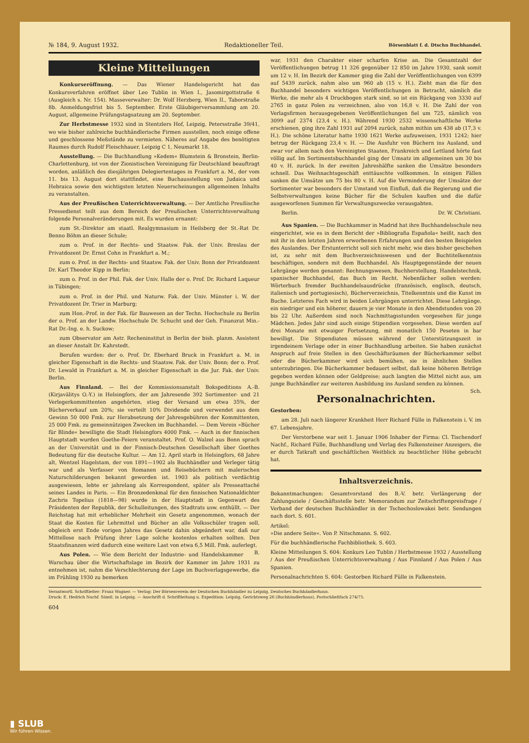№ 184, 9. August 1932. Redaktioneller Teil. Börsenblatt f. d. Dtschn Buchhandel.
Kleine Mitteilungen
Konkurseröffnung. — Das Wiener Handelsgericht hat das Konkursverfahren eröffnet über Leo Tublin in Wien I., Jasomirgottstraße 6 (Ausgleich s. Nr. 154). Masseverwalter: Dr. Wolf Herzberg, Wien II., Taborstraße 8b. Anmeldungsfrist bis 5. September. Erste Gläubigerversammlung am 20. August, allgemeine Prüfungstagsatzung am 20. September.
Zur Herbstmesse 1932 sind in Stentzlers Hof, Leipzig, Petersstraße 39/41, wo wie bisher zahlreiche buchhändlerische Firmen ausstellen, noch einige offene und geschlossene Meßstände zu vermieten. Näheres auf Angabe des benötigten Raumes durch Rudolf Fleischhauer, Leipzig C 1, Neumarkt 18.
Ausstellung. — Die Buchhandlung »Kedem« Blumstein & Bronstein, Berlin-Charlottenburg, ist von der Zionistischen Vereinigung für Deutschland beauftragt worden, anläßlich des diesjährigen Delegiertentages in Frankfurt a. M., der vom 11. bis 13. August dort stattfindet, eine Buchausstellung von Judaica und Hebraica sowie den wichtigsten letzten Neuerscheinungen allgemeinen Inhalts zu veranstalten.
Aus der Preußischen Unterrichtsverwaltung. — Der Amtliche Preußische Pressedienst teilt aus dem Bereich der Preußischen Unterrichtsverwaltung folgende Personalveränderungen mit. Es wurden ernannt:
zum St.-Direktor am staatl. Realgymnasium in Heilsberg der St.-Rat Dr. Benno Böhm an dieser Schule;
zum o. Prof. in der Rechts- und Staatsw. Fak. der Univ. Breslau der Privatdozent Dr. Ernst Cohn in Frankfurt a. M.;
zum o. Prof. in der Rechts- und Staatsw. Fak. der Univ. Bonn der Privatdozent Dr. Karl Theodor Kipp in Berlin;
zum o. Prof. in der Phil. Fak. der Univ. Halle der o. Prof. Dr. Richard Laqueur in Tübingen;
zum o. Prof. in der Phil. und Naturw. Fak. der Univ. Münster i. W. der Privatdozent Dr. Trier in Marburg;
zum Hon.-Prof. in der Fak. für Bauwesen an der Techn. Hochschule zu Berlin der o. Prof. an der Landw. Hochschule Dr. Schucht und der Geh. Finanzrat Min.-Rat Dr.-Ing. e. h. Suckow;
zum Observator am Astr. Recheninstitut in Berlin der bish. planm. Assistent an dieser Anstalt Dr. Kahrstedt.
Berufen wurden: der o. Prof. Dr. Eberhard Bruck in Frankfurt a. M. in gleicher Eigenschaft in die Rechts- und Staatsw. Fak. der Univ. Bonn; der o. Prof. Dr. Lewald in Frankfurt a. M. in gleicher Eigenschaft in die Jur. Fak. der Univ. Berlin.
Aus Finnland. — Bei der Kommissionsanstalt Bokspeditions A.-B. (Kirjavälitys O.-Y.) in Helsingfors, der am Jahresende 392 Sortimenter- und 21 Verlegerkommittenten angehörten, stieg der Versand um etwa 35%, der Bücherverkauf um 20%; sie verteilt 10% Dividende und verwendet aus dem Gewinn 50 000 Fmk. zur Herabsetzung der Jahresgebühren der Kommittenten, 25 000 Fmk. zu gemeinnützigen Zwecken im Buchhandel. — Dem Verein »Bücher für Blinde« bewilligte die Stadt Helsingfors 4000 Fmk. — Auch in der finnischen Hauptstadt wurden Goethe-Feiern veranstaltet. Prof. O. Walzel aus Bonn sprach an der Universität und in der Finnisch-Deutschen Gesellschaft über Goethes Bedeutung für die deutsche Kultur. — Am 12. April starb in Helsingfors, 68 Jahre alt, Wentzel Hagelstam, der von 1891—1902 als Buchhändler und Verleger tätig war und als Verfasser von Romanen und Reisebüchern mit malerischen Naturschilderungen bekannt geworden ist. 1903 als politisch verdächtig ausgewiesen, lebte er jahrelang als Korrespondent, später als Presseattaché seines Landes in Paris. — Ein Bronzedenkmal für den finnischen Nationaldichter Zachris Topelius (1818—98) wurde in der Hauptstadt in Gegenwart des Präsidenten der Republik, der Schulleitungen, des Stadtrats usw. enthüllt. — Der Reichstag hat mit erheblicher Mehrheit ein Gesetz angenommen, wonach der Staat die Kosten für Lehrmittel und Bücher an alle Volksschüler tragen soll, obgleich erst Ende vorigen Jahres das Gesetz dahin abgeändert war, daß nur Mittellose nach Prüfung ihrer Lage solche kostenlos erhalten sollten. Den Staatsfinanzen wird dadurch eine weitere Last von etwa 6,5 Mill. Fmk. auferlegt. B.
Aus Polen. — Wie dem Bericht der Industrie- und Handelskammer Warschau über die Wirtschaftslage im Bezirk der Kammer im Jahre 1931 zu entnehmen ist, nahm die Verschlechterung der Lage im Buchverlagsgewerbe, die im Frühling 1930 zu bemerken
war, 1931 den Charakter einer scharfen Krise an. Die Gesamtzahl der Veröffentlichungen betrug 11 326 gegenüber 12 850 im Jahre 1930, sank somit um 12 v. H. Im Bezirk der Kammer ging die Zahl der Veröffentlichungen von 6399 auf 5439 zurück, nahm also um 960 ab (15 v. H.). Zieht man die für den Buchhandel besonders wichtigen Veröffentlichungen in Betracht, nämlich die Werke, die mehr als 4 Druckbogen stark sind, so ist ein Rückgang von 3330 auf 2765 in ganz Polen zu verzeichnen, also von 16,8 v. H. Die Zahl der von Verlagsfirmen herausgegebenen Veröffentlichungen fiel um 725, nämlich von 3099 auf 2374 (23,4 v. H.). Während 1930 2532 wissenschaftliche Werke erschienen, ging ihre Zahl 1931 auf 2094 zurück, nahm mithin um 438 ab (17,3 v. H.). Die schöne Literatur hatte 1930 1621 Werke aufzuweisen, 1931 1242; hier betrug der Rückgang 23,4 v. H. — Die Ausfuhr von Büchern ins Ausland, und zwar vor allem nach den Vereinigten Staaten, Frankreich und Lettland hörte fast völlig auf. Im Sortimentsbuchhandel ging der Umsatz im allgemeinen um 30 bis 40 v. H. zurück. In der zweiten Jahreshälfte sanken die Umsätze besonders schnell. Das Weihnachtsgeschäft enttäuschte vollkommen. In einigen Fällen sanken die Umsätze um 75 bis 80 v. H. Auf die Verminderung der Umsätze der Sortimenter war besonders der Umstand von Einfluß, daß die Regierung und die Selbstverwaltungen keine Bücher für die Schulen kauften und die dafür ausgeworfenen Summen für Verwaltungszwecke verausgabten.
Berlin. Dr. W. Christiani.
Aus Spanien. — Die Buchkammer in Madrid hat ihre Buchhandelsschule neu eingerichtet, wie es in dem Bericht der »Bibliografia Española« heißt, nach den mit ihr in den letzten Jahren erworbenen Erfahrungen und den besten Beispielen des Auslandes. Der Erstunterricht soll sich nicht mehr, wie dies bisher geschehen ist, zu sehr mit dem Buchverzeichniswesen und der Buchtitelkenntnis beschäftigen, sondern mit dem Buchhandel. Als Hauptgegenstände der neuen Lehrgänge werden genannt: Rechnungswesen, Buchherstellung, Handelstechnik, spanischer Buchhandel, das Buch im Recht. Nebenfächer sollen werden: Wörterbuch fremder Buchhandelsausdrücke (französisch, englisch, deutsch, italienisch und portugiesisch), Bücherverzeichnis, Titelkenntnis und die Kunst im Buche. Letzteres Fach wird in beiden Lehrgängen unterrichtet. Diese Lehrgänge, ein niedriger und ein höherer, dauern je vier Monate in den Abendstunden von 20 bis 22 Uhr. Außerdem sind noch Nachmittagsstunden vorgesehen für junge Mädchen. Jedes Jahr sind auch einige Stipendien vorgesehen. Diese werden auf drei Monate mit etwaiger Fortsetzung, mit monatlich 150 Peseten in bar bewilligt. Die Stipendiaten müssen während der Unterstützungszeit in irgendeinem Verlage oder in einer Buchhandlung arbeiten. Sie haben zunächst Anspruch auf freie Stellen in den Geschäftsräumen der Bücherkammer selbst oder die Bücherkammer wird sich bemühen, sie in ähnlichen Stellen unterzubringen. Die Bücherkammer bedauert selbst, daß keine höheren Beträge gegeben werden können oder Geldpreise; auch langten die Mittel nicht aus, um junge Buchhändler zur weiteren Ausbildung ins Ausland senden zu können. Sch.
Personalnachrichten.
Gestorben:
am 28. Juli nach längerer Krankheit Herr Richard Fülle in Falkenstein i. V. im 67. Lebensjahre.
Der Verstorbene war seit 1. Januar 1906 Inhaber der Firma: Cl. Tischendorf Nachf., Richard Fülle, Buchhandlung und Verlag des Falkensteiner Anzeigers, die er durch Tatkraft und geschäftlichen Weitblick zu beachtlicher Höhe gebracht hat.
Inhaltsverzeichnis.
Bekanntmachungen: Gesamtvorstand des B.-V. betr. Verlängerung der Zahlungsziele / Geschäftsstelle betr. Memorandum zur Zeitschriftenpreisfrage / Verband der deutschen Buchhändler in der Tschechoslowakei betr. Sendungen nach dort. S. 601.
Artikel:
»Die andere Seite«. Von P. Nitschmann. S. 602.
Für die buchhändlerische Fachbibliothek. S. 603.
Kleine Mitteilungen S. 604: Konkurs Leo Tublin / Herbstmesse 1932 / Ausstellung / Aus der Preußischen Unterrichtsverwaltung / Aus Finnland / Aus Polen / Aus Spanien.
Personalnachrichten S. 604: Gestorben Richard Fülle in Falkenstein.
Verantwortl. Schriftleiter: Franz Wagner. — Verlag: Der Börsenverein der Deutschen Buchhändler zu Leipzig, Deutsches Buchhändlerhaus.
Druck: E. Hedrich Nachf. Sämtl. in Leipzig. — Anschrift d. Schriftleitung u. Expedition: Leipzig, Gerichtsweg 26 (Buchhändlerhaus), Postschließfach 274/75.
604
▮ SLUB
Wir führen Wissen.